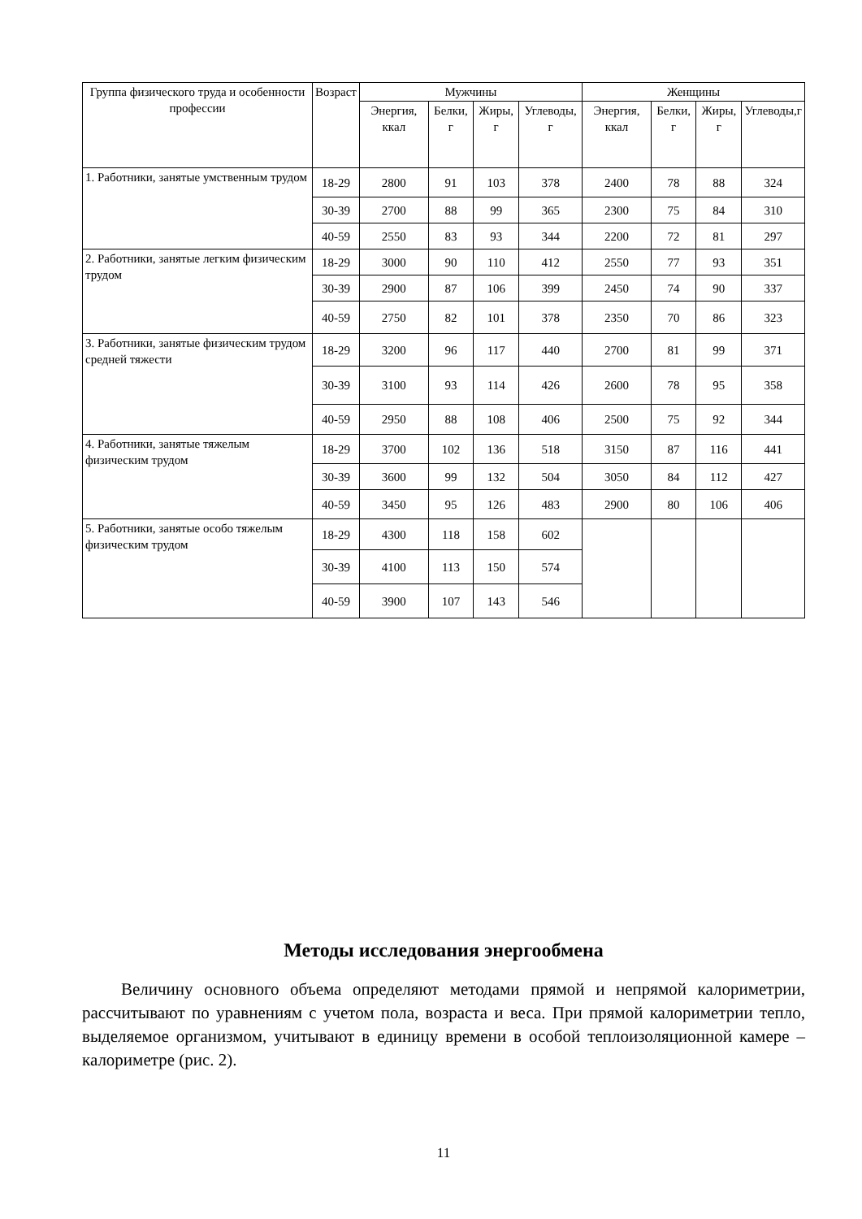| Группа физического труда и особенности профессии | Возраст | Мужчины | | | | Женщины | | | |
| --- | --- | --- | --- | --- | --- | --- | --- | --- | --- |
| | | Энергия, ккал | Белки, г | Жиры, г | Углеводы, г | Энергия, ккал | Белки, г | Жиры, г | Углеводы,г |
| 1. Работники, занятые умственным трудом | 18-29 | 2800 | 91 | 103 | 378 | 2400 | 78 | 88 | 324 |
| | 30-39 | 2700 | 88 | 99 | 365 | 2300 | 75 | 84 | 310 |
| | 40-59 | 2550 | 83 | 93 | 344 | 2200 | 72 | 81 | 297 |
| 2. Работники, занятые легким физическим трудом | 18-29 | 3000 | 90 | 110 | 412 | 2550 | 77 | 93 | 351 |
| | 30-39 | 2900 | 87 | 106 | 399 | 2450 | 74 | 90 | 337 |
| | 40-59 | 2750 | 82 | 101 | 378 | 2350 | 70 | 86 | 323 |
| 3. Работники, занятые физическим трудом средней тяжести | 18-29 | 3200 | 96 | 117 | 440 | 2700 | 81 | 99 | 371 |
| | 30-39 | 3100 | 93 | 114 | 426 | 2600 | 78 | 95 | 358 |
| | 40-59 | 2950 | 88 | 108 | 406 | 2500 | 75 | 92 | 344 |
| 4. Работники, занятые тяжелым физическим трудом | 18-29 | 3700 | 102 | 136 | 518 | 3150 | 87 | 116 | 441 |
| | 30-39 | 3600 | 99 | 132 | 504 | 3050 | 84 | 112 | 427 |
| | 40-59 | 3450 | 95 | 126 | 483 | 2900 | 80 | 106 | 406 |
| 5. Работники, занятые особо тяжелым физическим трудом | 18-29 | 4300 | 118 | 158 | 602 | | | | |
| | 30-39 | 4100 | 113 | 150 | 574 | | | | |
| | 40-59 | 3900 | 107 | 143 | 546 | | | | |
Методы исследования энергообмена
Величину основного объема определяют методами прямой и непрямой калориметрии, рассчитывают по уравнениям с учетом пола, возраста и веса. При прямой калориметрии тепло, выделяемое организмом, учитывают в единицу времени в особой теплоизоляционной камере – калориметре (рис. 2).
11